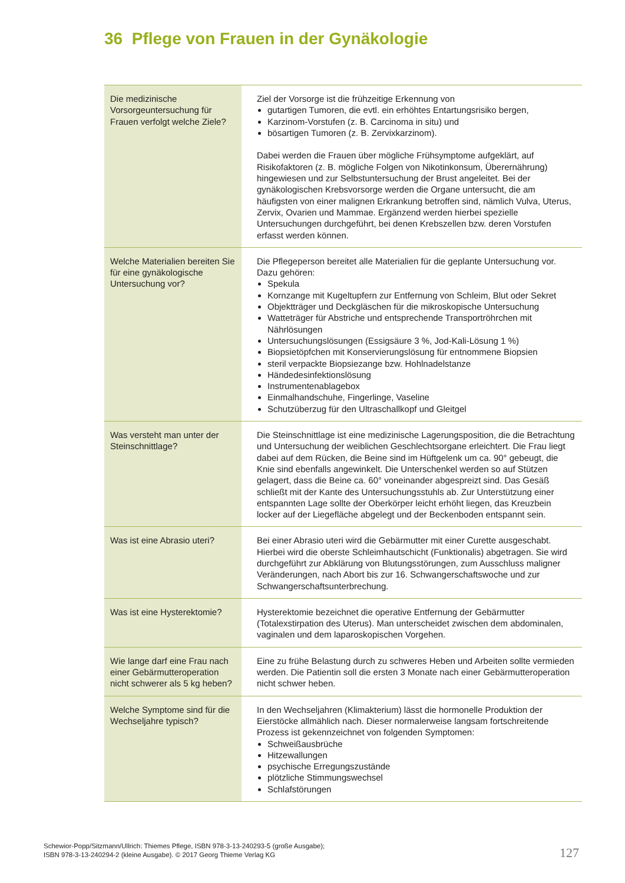36 Pflege von Frauen in der Gynäkologie
| Die medizinische Vorsorgeuntersuchung für Frauen verfolgt welche Ziele? | Ziel der Vorsorge ist die frühzeitige Erkennung von gutartigen Tumoren, die evtl. ein erhöhtes Entartungsrisiko bergen, Karzinom-Vorstufen (z. B. Carcinoma in situ) und bösartigen Tumoren (z. B. Zervixkarzinom). Dabei werden die Frauen über mögliche Frühsymptome aufgeklärt, auf Risikofaktoren (z. B. mögliche Folgen von Nikotinkonsum, Überernährung) hingewiesen und zur Selbstuntersuchung der Brust angeleitet. Bei der gynäkologischen Krebsvorsorge werden die Organe untersucht, die am häufigsten von einer malignen Erkrankung betroffen sind, nämlich Vulva, Uterus, Zervix, Ovarien und Mammae. Ergänzend werden hierbei spezielle Untersuchungen durchgeführt, bei denen Krebszellen bzw. deren Vorstufen erfasst werden können. |
| Welche Materialien bereiten Sie für eine gynäkologische Untersuchung vor? | Die Pflegeperson bereitet alle Materialien für die geplante Untersuchung vor. Dazu gehören: Spekula Kornzange mit Kugeltupfern zur Entfernung von Schleim, Blut oder Sekret Objektträger und Deckgläschen für die mikroskopische Untersuchung Watteträger für Abstriche und entsprechende Transportröhrchen mit Nährlösungen Untersuchungslösungen (Essigsäure 3 %, Jod-Kali-Lösung 1 %) Biopsietöpfchen mit Konservierungslösung für entnommene Biopsien steril verpackte Biopsiezange bzw. Hohlnadelstanze Händedesinfektionslösung Instrumentenablagebox Einmalhandschuhe, Fingerlinge, Vaseline Schutzüberzug für den Ultraschallkopf und Gleitgel |
| Was versteht man unter der Steinschnittlage? | Die Steinschnittlage ist eine medizinische Lagerungsposition, die die Betrachtung und Untersuchung der weiblichen Geschlechtsorgane erleichtert. Die Frau liegt dabei auf dem Rücken, die Beine sind im Hüftgelenk um ca. 90° gebeugt, die Knie sind ebenfalls angewinkelt. Die Unterschenkel werden so auf Stützen gelagert, dass die Beine ca. 60° voneinander abgespreizt sind. Das Gesäß schließt mit der Kante des Untersuchungsstuhls ab. Zur Unterstützung einer entspannten Lage sollte der Oberkörper leicht erhöht liegen, das Kreuzbein locker auf der Liegefläche abgelegt und der Beckenboden entspannt sein. |
| Was ist eine Abrasio uteri? | Bei einer Abrasio uteri wird die Gebärmutter mit einer Curette ausgeschabt. Hierbei wird die oberste Schleimhautschicht (Funktionalis) abgetragen. Sie wird durchgeführt zur Abklärung von Blutungsstörungen, zum Ausschluss maligner Veränderungen, nach Abort bis zur 16. Schwangerschaftswoche und zur Schwangerschaftsunterbrechung. |
| Was ist eine Hysterektomie? | Hysterektomie bezeichnet die operative Entfernung der Gebärmutter (Totalexstirpation des Uterus). Man unterscheidet zwischen dem abdominalen, vaginalen und dem laparoskopischen Vorgehen. |
| Wie lange darf eine Frau nach einer Gebärmutteroperation nicht schwerer als 5 kg heben? | Eine zu frühe Belastung durch zu schweres Heben und Arbeiten sollte vermieden werden. Die Patientin soll die ersten 3 Monate nach einer Gebärmutteroperation nicht schwer heben. |
| Welche Symptome sind für die Wechseljahre typisch? | In den Wechseljahren (Klimakterium) lässt die hormonelle Produktion der Eierstöcke allmählich nach. Dieser normalerweise langsam fortschreitende Prozess ist gekennzeichnet von folgenden Symptomen: Schweißausbrüche Hitzewallungen psychische Erregungszustände plötzliche Stimmungswechsel Schlafstörungen |
Schewior-Popp/Sitzmann/Ullrich: Thiemes Pflege, ISBN 978-3-13-240293-5 (große Ausgabe);
ISBN 978-3-13-240294-2 (kleine Ausgabe). © 2017 Georg Thieme Verlag KG
127